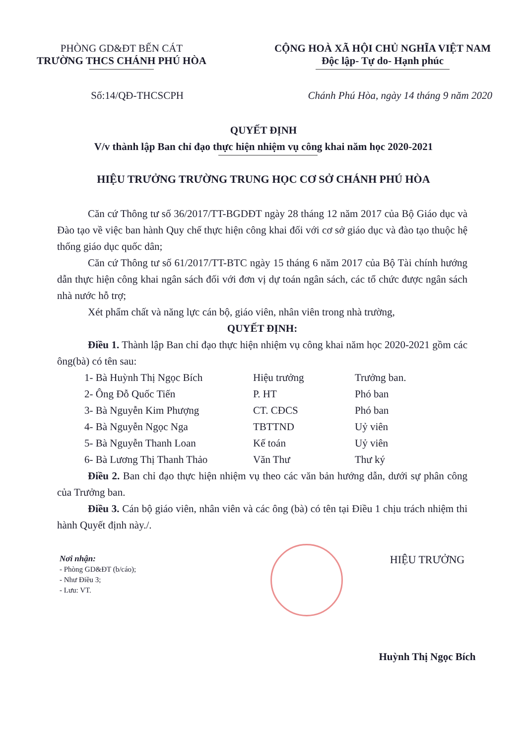PHÒNG GD&ĐT BẾN CÁT
TRƯỜNG THCS CHÁNH PHÚ HÒA
CỘNG HOÀ XÃ HỘI CHỦ NGHĨA VIỆT NAM
Độc lập- Tự do- Hạnh phúc
Số:14/QĐ-THCSCPH Chánh Phú Hòa, ngày 14 tháng 9 năm 2020
QUYẾT ĐỊNH
V/v thành lập Ban chỉ đạo thực hiện nhiệm vụ công khai năm học 2020-2021
HIỆU TRƯỞNG TRƯỜNG TRUNG HỌC CƠ SỞ CHÁNH PHÚ HÒA
Căn cứ Thông tư số 36/2017/TT-BGDĐT ngày 28 tháng 12 năm 2017 của Bộ Giáo dục và Đào tạo về việc ban hành Quy chế thực hiện công khai đối với cơ sở giáo dục và đào tạo thuộc hệ thống giáo dục quốc dân;
Căn cứ Thông tư số 61/2017/TT-BTC ngày 15 tháng 6 năm 2017 của Bộ Tài chính hướng dẫn thực hiện công khai ngân sách đối với đơn vị dự toán ngân sách, các tổ chức được ngân sách nhà nước hỗ trợ;
Xét phẩm chất và năng lực cán bộ, giáo viên, nhân viên trong nhà trường,
QUYẾT ĐỊNH:
Điều 1. Thành lập Ban chỉ đạo thực hiện nhiệm vụ công khai năm học 2020-2021 gồm các ông(bà) có tên sau:
| 1- Bà Huỳnh Thị Ngọc Bích | Hiệu trưởng | Trưởng ban. |
| 2- Ông Đỗ Quốc Tiến | P. HT | Phó ban |
| 3- Bà Nguyễn Kim Phượng | CT. CĐCS | Phó ban |
| 4- Bà Nguyễn Ngọc Nga | TBTTND | Uỷ viên |
| 5- Bà Nguyễn Thanh Loan | Kế toán | Uỷ viên |
| 6- Bà Lương Thị Thanh Thảo | Văn Thư | Thư ký |
Điều 2. Ban chỉ đạo thực hiện nhiệm vụ theo các văn bản hướng dẫn, dưới sự phân công của Trưởng ban.
Điều 3. Cán bộ giáo viên, nhân viên và các ông (bà) có tên tại Điều 1 chịu trách nhiệm thi hành Quyết định này./.
Nơi nhận:
- Phòng GD&ĐT (b/cáo);
- Như Điều 3;
- Lưu: VT.
HIỆU TRƯỞNG
Huỳnh Thị Ngọc Bích